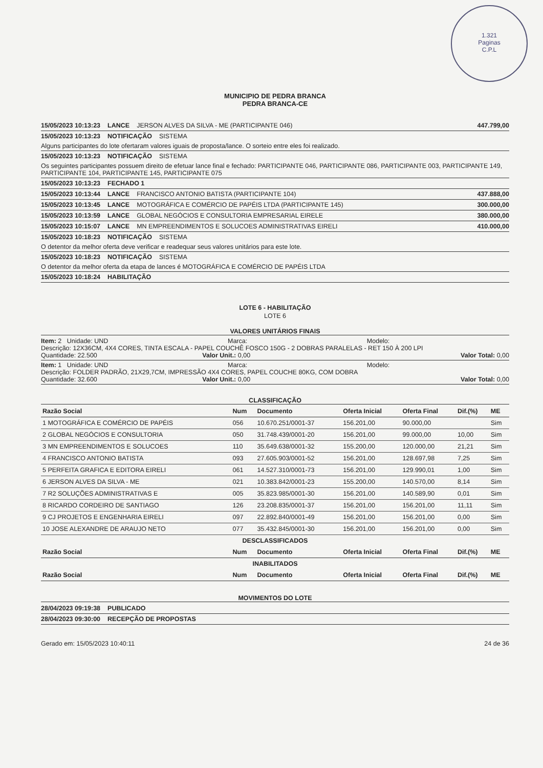1.321
Paginas
C.P.L
MUNICIPIO DE PEDRA BRANCA
PEDRA BRANCA-CE
15/05/2023 10:13:23 LANCE JERSON ALVES DA SILVA - ME (PARTICIPANTE 046) 447.799,00
15/05/2023 10:13:23 NOTIFICAÇÃO SISTEMA
Alguns participantes do lote ofertaram valores iguais de proposta/lance. O sorteio entre eles foi realizado.
15/05/2023 10:13:23 NOTIFICAÇÃO SISTEMA
Os seguintes participantes possuem direito de efetuar lance final e fechado: PARTICIPANTE 046, PARTICIPANTE 086, PARTICIPANTE 003, PARTICIPANTE 149, PARTICIPANTE 104, PARTICIPANTE 145, PARTICIPANTE 075
15/05/2023 10:13:23 FECHADO 1
15/05/2023 10:13:44 LANCE FRANCISCO ANTONIO BATISTA (PARTICIPANTE 104) 437.888,00
15/05/2023 10:13:45 LANCE MOTOGRÁFICA E COMÉRCIO DE PAPÉIS LTDA (PARTICIPANTE 145) 300.000,00
15/05/2023 10:13:59 LANCE GLOBAL NEGÓCIOS E CONSULTORIA EMPRESARIAL EIRELE 380.000,00
15/05/2023 10:15:07 LANCE MN EMPREENDIMENTOS E SOLUCOES ADMINISTRATIVAS EIRELI 410.000,00
15/05/2023 10:18:23 NOTIFICAÇÃO SISTEMA
O detentor da melhor oferta deve verificar e readequar seus valores unitários para este lote.
15/05/2023 10:18:23 NOTIFICAÇÃO SISTEMA
O detentor da melhor oferta da etapa de lances é MOTOGRÁFICA E COMÉRCIO DE PAPÉIS LTDA
15/05/2023 10:18:24 HABILITAÇÃO
LOTE 6 - HABILITAÇÃO
LOTE 6
VALORES UNITÁRIOS FINAIS
Item: 2 Unidade: UND Marca: Modelo:
Descrição: 12X36CM, 4X4 CORES, TINTA ESCALA - PAPEL COUCHÊ FOSCO 150G - 2 DOBRAS PARALELAS - RET 150 À 200 LPI
Quantidade: 22.500 Valor Unit.: 0,00 Valor Total: 0,00
Item: 1 Unidade: UND Marca: Modelo:
Descrição: FOLDER PADRÃO, 21X29,7CM, IMPRESSÃO 4X4 CORES, PAPEL COUCHE 80KG, COM DOBRA
Quantidade: 32.600 Valor Unit.: 0,00 Valor Total: 0,00
CLASSIFICAÇÃO
| Razão Social | Num | Documento | Oferta Inicial | Oferta Final | Dif.(%) | ME |
| --- | --- | --- | --- | --- | --- | --- |
| 1 MOTOGRÁFICA E COMÉRCIO DE PAPÉIS | 056 | 10.670.251/0001-37 | 156.201,00 | 90.000,00 | | Sim |
| 2 GLOBAL NEGÓCIOS E CONSULTORIA | 050 | 31.748.439/0001-20 | 156.201,00 | 99.000,00 | 10,00 | Sim |
| 3 MN EMPREENDIMENTOS E SOLUCOES | 110 | 35.649.638/0001-32 | 155.200,00 | 120.000,00 | 21,21 | Sim |
| 4 FRANCISCO ANTONIO BATISTA | 093 | 27.605.903/0001-52 | 156.201,00 | 128.697,98 | 7,25 | Sim |
| 5 PERFEITA GRAFICA E EDITORA EIRELI | 061 | 14.527.310/0001-73 | 156.201,00 | 129.990,01 | 1,00 | Sim |
| 6 JERSON ALVES DA SILVA - ME | 021 | 10.383.842/0001-23 | 155.200,00 | 140.570,00 | 8,14 | Sim |
| 7 R2 SOLUÇÕES ADMINISTRATIVAS E | 005 | 35.823.985/0001-30 | 156.201,00 | 140.589,90 | 0,01 | Sim |
| 8 RICARDO CORDEIRO DE SANTIAGO | 126 | 23.208.835/0001-37 | 156.201,00 | 156.201,00 | 11,11 | Sim |
| 9 CJ PROJETOS E ENGENHARIA EIRELI | 097 | 22.892.840/0001-49 | 156.201,00 | 156.201,00 | 0,00 | Sim |
| 10 JOSE ALEXANDRE DE ARAUJO NETO | 077 | 35.432.845/0001-30 | 156.201,00 | 156.201,00 | 0,00 | Sim |
| DESCLASSIFICADOS | | | | | | |
| Razão Social | Num | Documento | Oferta Inicial | Oferta Final | Dif.(%) | ME |
| INABILITADOS | | | | | | |
| Razão Social | Num | Documento | Oferta Inicial | Oferta Final | Dif.(%) | ME |
MOVIMENTOS DO LOTE
28/04/2023 09:19:38 PUBLICADO
28/04/2023 09:30:00 RECEPÇÃO DE PROPOSTAS
Gerado em: 15/05/2023 10:40:11 24 de 36